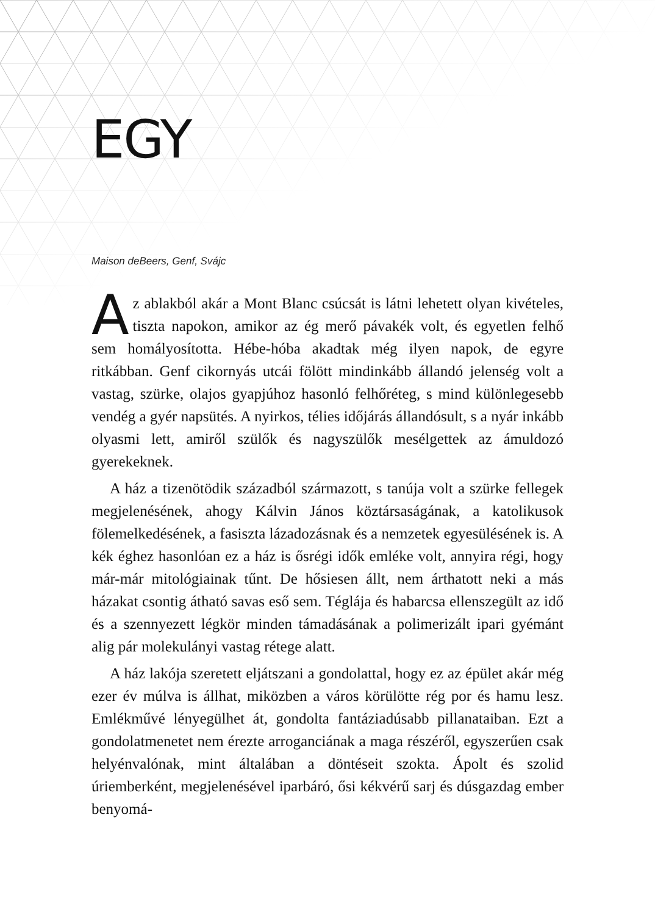EGY
Maison deBeers, Genf, Svájc
Az ablakból akár a Mont Blanc csúcsát is látni lehetett olyan kivételes, tiszta napokon, amikor az ég merő pávakék volt, és egyetlen felhő sem homályosította. Hébe-hóba akadtak még ilyen napok, de egyre ritkábban. Genf cikornyás utcái fölött mindinkább állandó jelenség volt a vastag, szürke, olajos gyapjúhoz hasonló felhőréteg, s mind különlegesebb vendég a gyér napsütés. A nyirkos, télies időjárás állandósult, s a nyár inkább olyasmi lett, amiről szülők és nagyszülők mesélgettek az ámuldozó gyerekeknek.
A ház a tizenötödik századból származott, s tanúja volt a szürke fellegek megjelenésének, ahogy Kálvin János köztársaságának, a katolikusok fölemelkedésének, a fasiszta lázadozásnak és a nemzetek egyesülésének is. A kék éghez hasonlóan ez a ház is ősrégi idők emléke volt, annyira régi, hogy már-már mitológiainak tűnt. De hősiesen állt, nem árthatott neki a más házakat csontig átható savas eső sem. Téglája és habarcsa ellenszegült az idő és a szennyezett légkör minden támadásának a polimerizált ipari gyémánt alig pár molekulányi vastag rétege alatt.
A ház lakója szeretett eljátszani a gondolattal, hogy ez az épület akár még ezer év múlva is állhat, miközben a város körülötte rég por és hamu lesz. Emlékművé lényegülhet át, gondolta fantáziadúsabb pillanataiban. Ezt a gondolatmenetet nem érezte arroganciának a maga részéről, egyszerűen csak helyénvalónak, mint általában a döntéseit szokta. Ápolt és szolid úriemberként, megjelenésével iparbáró, ősi kékvérű sarj és dúsgazdag ember benyomá-